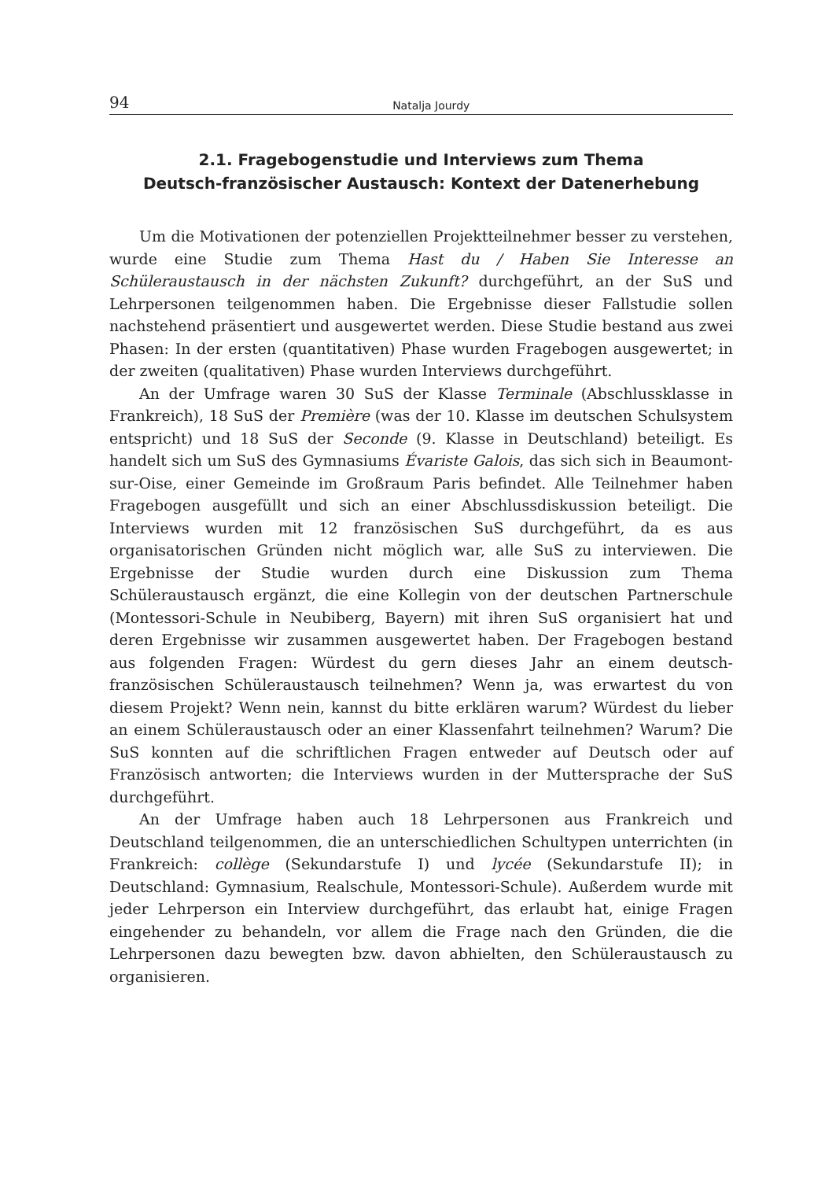94 Natalja Jourdy
2.1. Fragebogenstudie und Interviews zum Thema
Deutsch-französischer Austausch: Kontext der Datenerhebung
Um die Motivationen der potenziellen Projektteilnehmer besser zu verstehen, wurde eine Studie zum Thema Hast du / Haben Sie Interesse an Schüleraustausch in der nächsten Zukunft? durchgeführt, an der SuS und Lehrpersonen teilgenommen haben. Die Ergebnisse dieser Fallstudie sollen nachstehend präsentiert und ausgewertet werden. Diese Studie bestand aus zwei Phasen: In der ersten (quantitativen) Phase wurden Fragebogen ausgewertet; in der zweiten (qualitativen) Phase wurden Interviews durchgeführt.
An der Umfrage waren 30 SuS der Klasse Terminale (Abschlussklasse in Frankreich), 18 SuS der Première (was der 10. Klasse im deutschen Schulsystem entspricht) und 18 SuS der Seconde (9. Klasse in Deutschland) beteiligt. Es handelt sich um SuS des Gymnasiums Évariste Galois, das sich sich in Beaumont-sur-Oise, einer Gemeinde im Großraum Paris befindet. Alle Teilnehmer haben Fragebogen ausgefüllt und sich an einer Abschlussdiskussion beteiligt. Die Interviews wurden mit 12 französischen SuS durchgeführt, da es aus organisatorischen Gründen nicht möglich war, alle SuS zu interviewen. Die Ergebnisse der Studie wurden durch eine Diskussion zum Thema Schüleraustausch ergänzt, die eine Kollegin von der deutschen Partnerschule (Montessori-Schule in Neubiberg, Bayern) mit ihren SuS organisiert hat und deren Ergebnisse wir zusammen ausgewertet haben. Der Fragebogen bestand aus folgenden Fragen: Würdest du gern dieses Jahr an einem deutsch-französischen Schüleraustausch teilnehmen? Wenn ja, was erwartest du von diesem Projekt? Wenn nein, kannst du bitte erklären warum? Würdest du lieber an einem Schüleraustausch oder an einer Klassenfahrt teilnehmen? Warum? Die SuS konnten auf die schriftlichen Fragen entweder auf Deutsch oder auf Französisch antworten; die Interviews wurden in der Muttersprache der SuS durchgeführt.
An der Umfrage haben auch 18 Lehrpersonen aus Frankreich und Deutschland teilgenommen, die an unterschiedlichen Schultypen unterrichten (in Frankreich: collège (Sekundarstufe I) und lycée (Sekundarstufe II); in Deutschland: Gymnasium, Realschule, Montessori-Schule). Außerdem wurde mit jeder Lehrperson ein Interview durchgeführt, das erlaubt hat, einige Fragen eingehender zu behandeln, vor allem die Frage nach den Gründen, die die Lehrpersonen dazu bewegten bzw. davon abhielten, den Schüleraustausch zu organisieren.